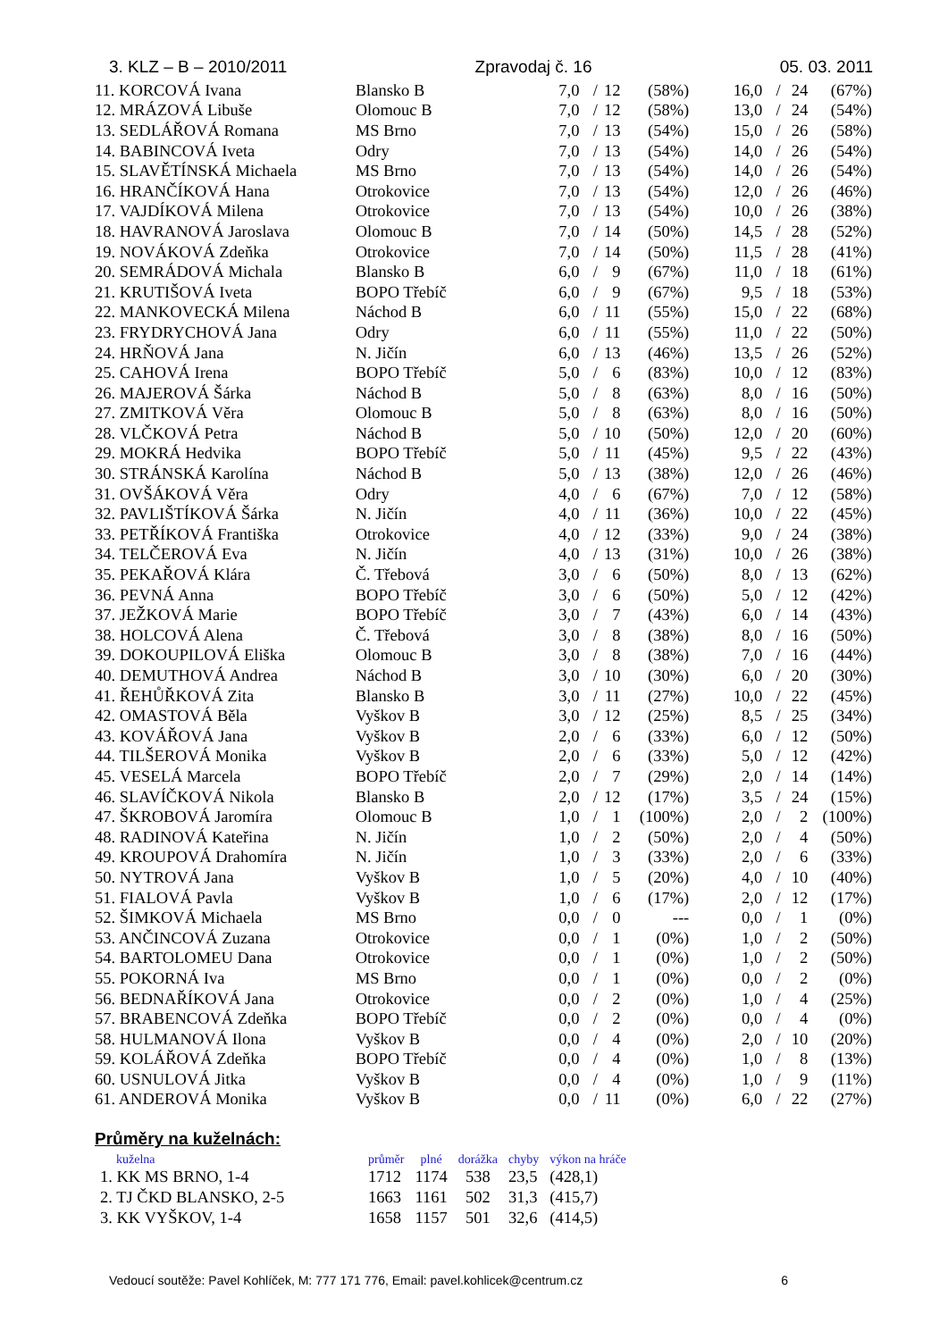3. KLZ – B – 2010/2011 Zpravodaj č. 16 05. 03. 2011
| 11. KORCOVÁ Ivana | Blansko B | 7,0 | / | 12 | (58%) | 16,0 | / | 24 | (67%) |
| 12. MRÁZOVÁ Libuše | Olomouc B | 7,0 | / | 12 | (58%) | 13,0 | / | 24 | (54%) |
| 13. SEDLÁŘOVÁ Romana | MS Brno | 7,0 | / | 13 | (54%) | 15,0 | / | 26 | (58%) |
| 14. BABINCOVÁ Iveta | Odry | 7,0 | / | 13 | (54%) | 14,0 | / | 26 | (54%) |
| 15. SLAVĚTÍNSKÁ Michaela | MS Brno | 7,0 | / | 13 | (54%) | 14,0 | / | 26 | (54%) |
| 16. HRANČÍKOVÁ Hana | Otrokovice | 7,0 | / | 13 | (54%) | 12,0 | / | 26 | (46%) |
| 17. VAJDÍKOVÁ Milena | Otrokovice | 7,0 | / | 13 | (54%) | 10,0 | / | 26 | (38%) |
| 18. HAVRANOVÁ Jaroslava | Olomouc B | 7,0 | / | 14 | (50%) | 14,5 | / | 28 | (52%) |
| 19. NOVÁKOVÁ Zdeňka | Otrokovice | 7,0 | / | 14 | (50%) | 11,5 | / | 28 | (41%) |
| 20. SEMRÁDOVÁ Michala | Blansko B | 6,0 | / | 9 | (67%) | 11,0 | / | 18 | (61%) |
| 21. KRUTIŠOVÁ Iveta | BOPO Třebíč | 6,0 | / | 9 | (67%) | 9,5 | / | 18 | (53%) |
| 22. MANKOVECKÁ Milena | Náchod B | 6,0 | / | 11 | (55%) | 15,0 | / | 22 | (68%) |
| 23. FRYDRYCHOVÁ Jana | Odry | 6,0 | / | 11 | (55%) | 11,0 | / | 22 | (50%) |
| 24. HRŇOVÁ Jana | N. Jičín | 6,0 | / | 13 | (46%) | 13,5 | / | 26 | (52%) |
| 25. CAHOVÁ Irena | BOPO Třebíč | 5,0 | / | 6 | (83%) | 10,0 | / | 12 | (83%) |
| 26. MAJEROVÁ Šárka | Náchod B | 5,0 | / | 8 | (63%) | 8,0 | / | 16 | (50%) |
| 27. ZMITKOVÁ Věra | Olomouc B | 5,0 | / | 8 | (63%) | 8,0 | / | 16 | (50%) |
| 28. VLČKOVÁ Petra | Náchod B | 5,0 | / | 10 | (50%) | 12,0 | / | 20 | (60%) |
| 29. MOKRÁ Hedvika | BOPO Třebíč | 5,0 | / | 11 | (45%) | 9,5 | / | 22 | (43%) |
| 30. STRÁNSKÁ Karolína | Náchod B | 5,0 | / | 13 | (38%) | 12,0 | / | 26 | (46%) |
| 31. OVŠÁKOVÁ Věra | Odry | 4,0 | / | 6 | (67%) | 7,0 | / | 12 | (58%) |
| 32. PAVLIŠTÍKOVÁ Šárka | N. Jičín | 4,0 | / | 11 | (36%) | 10,0 | / | 22 | (45%) |
| 33. PETŘÍKOVÁ Františka | Otrokovice | 4,0 | / | 12 | (33%) | 9,0 | / | 24 | (38%) |
| 34. TELČEROVÁ Eva | N. Jičín | 4,0 | / | 13 | (31%) | 10,0 | / | 26 | (38%) |
| 35. PEKAŘOVÁ Klára | Č. Třebová | 3,0 | / | 6 | (50%) | 8,0 | / | 13 | (62%) |
| 36. PEVNÁ Anna | BOPO Třebíč | 3,0 | / | 6 | (50%) | 5,0 | / | 12 | (42%) |
| 37. JEŽKOVÁ Marie | BOPO Třebíč | 3,0 | / | 7 | (43%) | 6,0 | / | 14 | (43%) |
| 38. HOLCOVÁ Alena | Č. Třebová | 3,0 | / | 8 | (38%) | 8,0 | / | 16 | (50%) |
| 39. DOKOUPILOVÁ Eliška | Olomouc B | 3,0 | / | 8 | (38%) | 7,0 | / | 16 | (44%) |
| 40. DEMUTHOVÁ Andrea | Náchod B | 3,0 | / | 10 | (30%) | 6,0 | / | 20 | (30%) |
| 41. ŘEHŮŘKOVÁ Zita | Blansko B | 3,0 | / | 11 | (27%) | 10,0 | / | 22 | (45%) |
| 42. OMASTOVÁ Běla | Vyškov B | 3,0 | / | 12 | (25%) | 8,5 | / | 25 | (34%) |
| 43. KOVÁŘOVÁ Jana | Vyškov B | 2,0 | / | 6 | (33%) | 6,0 | / | 12 | (50%) |
| 44. TILŠEROVÁ Monika | Vyškov B | 2,0 | / | 6 | (33%) | 5,0 | / | 12 | (42%) |
| 45. VESELÁ Marcela | BOPO Třebíč | 2,0 | / | 7 | (29%) | 2,0 | / | 14 | (14%) |
| 46. SLAVÍČKOVÁ Nikola | Blansko B | 2,0 | / | 12 | (17%) | 3,5 | / | 24 | (15%) |
| 47. ŠKROBOVÁ Jaromíra | Olomouc B | 1,0 | / | 1 | (100%) | 2,0 | / | 2 | (100%) |
| 48. RADINOVÁ Kateřina | N. Jičín | 1,0 | / | 2 | (50%) | 2,0 | / | 4 | (50%) |
| 49. KROUPOVÁ Drahomíra | N. Jičín | 1,0 | / | 3 | (33%) | 2,0 | / | 6 | (33%) |
| 50. NYTROVÁ Jana | Vyškov B | 1,0 | / | 5 | (20%) | 4,0 | / | 10 | (40%) |
| 51. FIALOVÁ Pavla | Vyškov B | 1,0 | / | 6 | (17%) | 2,0 | / | 12 | (17%) |
| 52. ŠIMKOVÁ Michaela | MS Brno | 0,0 | / | 0 | --- | 0,0 | / | 1 | (0%) |
| 53. ANČINCOVÁ Zuzana | Otrokovice | 0,0 | / | 1 | (0%) | 1,0 | / | 2 | (50%) |
| 54. BARTOLOMEU Dana | Otrokovice | 0,0 | / | 1 | (0%) | 1,0 | / | 2 | (50%) |
| 55. POKORNÁ Iva | MS Brno | 0,0 | / | 1 | (0%) | 0,0 | / | 2 | (0%) |
| 56. BEDNAŘÍKOVÁ Jana | Otrokovice | 0,0 | / | 2 | (0%) | 1,0 | / | 4 | (25%) |
| 57. BRABENCOVÁ Zdeňka | BOPO Třebíč | 0,0 | / | 2 | (0%) | 0,0 | / | 4 | (0%) |
| 58. HULMANOVÁ Ilona | Vyškov B | 0,0 | / | 4 | (0%) | 2,0 | / | 10 | (20%) |
| 59. KOLÁŘOVÁ Zdeňka | BOPO Třebíč | 0,0 | / | 4 | (0%) | 1,0 | / | 8 | (13%) |
| 60. USNULOVÁ Jitka | Vyškov B | 0,0 | / | 4 | (0%) | 1,0 | / | 9 | (11%) |
| 61. ANDEROVÁ Monika | Vyškov B | 0,0 | / | 11 | (0%) | 6,0 | / | 22 | (27%) |
Průměry na kuželnách:
| kuželna | průměr | plné | dorážka | chyby | výkon na hráče |
| --- | --- | --- | --- | --- | --- |
| 1. KK MS BRNO, 1-4 | 1712 | 1174 | 538 | 23,5 | (428,1) |
| 2. TJ ČKD BLANSKO, 2-5 | 1663 | 1161 | 502 | 31,3 | (415,7) |
| 3. KK VYŠKOV, 1-4 | 1658 | 1157 | 501 | 32,6 | (414,5) |
Vedoucí soutěže: Pavel Kohlíček, M: 777 171 776, Email: pavel.kohlicek@centrum.cz 6